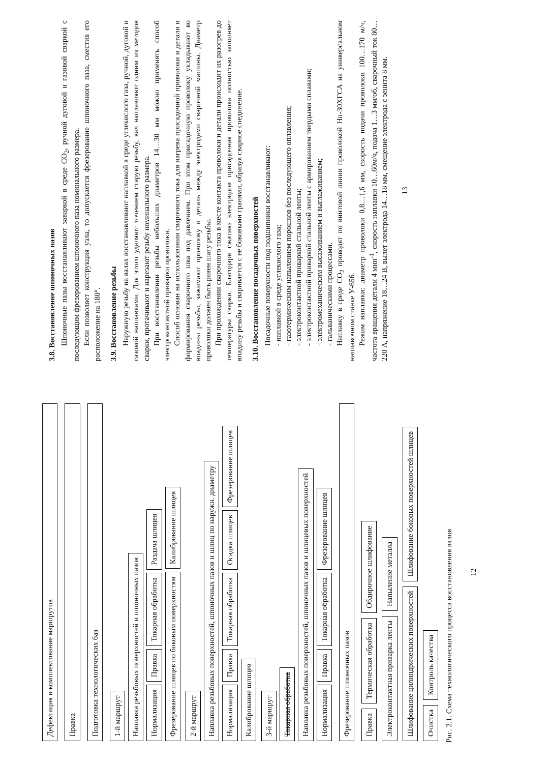Дефектация и комплектование маршрутов
Правка
Подготовка технологических баз
1-й маршрут
Наплавка резьбовых поверхностей и шпоночных пазов
Нормализация
Правка
Токарная обработка
Раздача шлицев
Фрезерование шлицев по боковым поверхностям
Калибрование шлицев
2-й маршрут
Наплавка резьбовых поверхностей, шпоночных пазов и шлиц по наружн. диаметру
Нормализация
Правка
Токарная обработка
Осадка шлицев
Фрезерование шлицев
Калибрование шлицев
3-й маршрут
Токарная обработка
Наплавка резьбовых поверхностей, шпоночных пазов и шлицевых поверхностей
Нормализация
Правка
Токарная обработка
Фрезерование шлицев
Фрезерование шпоночных пазов
Правка
Термическая обработка
Обдирочное шлифование
Электроконтактная приварка ленты
Напыление металла
Шлифование цилиндрических поверхностей
Шлифование боковых поверхностей шлицев
Очистка
Контроль качества
Рис. 2.1. Схема технологического процесса восстановления валов
12
3.8. Восстановление шпоночных пазов
Шпоночные пазы восстанавливают заваркой в среде CO<sub>2</sub>, ручной дуговой и газовой сваркой с последующим фрезерованием шпоночного паза номинального размера.
Если позволяет конструкция узла, то допускается фрезерование шпоночного паза, сместив его расположение на 180°.
3.9. Восстановление резьбы
Наружную резьбу на валах восстанавливают наплавкой в среде углекислого газа, ручной, дуговой и газовой наплавками. Для этого удаляют точением старую резьбу, вал наплавляют одним из методов сварки, протачивают и нарезают резьбу номинального размера.
При восстановлении резьбы небольших диаметров 14…30 мм можно применять способ электроконтактной приварки проволоки.
Способ основан на использовании сварочного тока для нагрева присадочной проволоки и детали и формирования сварочного шва под давлением. При этом присадочную проволоку укладывают во впадины резьбы, зажимают проволоку и деталь между электродами сварочной машины. Диаметр проволоки должен быть равен шагу резьбы.
При прохождении сварочного тока в месте контакта проволоки и детали происходит их разогрев до температуры сварки. Благодаря сжатию электродов присадочная проволока полностью заполняет впадину резьбы и сваривается с ее боковыми гранями, образуя сварное соединение.
3.10. Восстановление посадочных поверхностей
Посадочные поверхности под подшипники восстанавливают:
- наплавкой в среде углекислого газа;
- газотермическим напылением порошков без последующего оплавления;
- электроконтактной приваркой стальной ленты;
- электроконтактной приваркой стальной ленты с армированием твердыми сплавами;
- электромеханическим высаживанием и выглаживанием;
- гальваническими процессами.
Наплавку в среде CO<sub>2</sub> проводят по винтовой линии проволокой Нп-30ХГСА на универсальном наплавочном станке У-656.
Режим наплавки: диаметр проволоки 0,8…1,6 мм, скорость подачи проволоки 100…170 м/ч, частота вращения детали 4 мин<sup>-1</sup>, скорость наплавки 10…60м/ч, подача 1…3 мм/об, сварочный ток 80…220 А, напряжение 18…24 В, вылет электрода 14…18 мм, смещение электрода с зенита 8 мм.
13